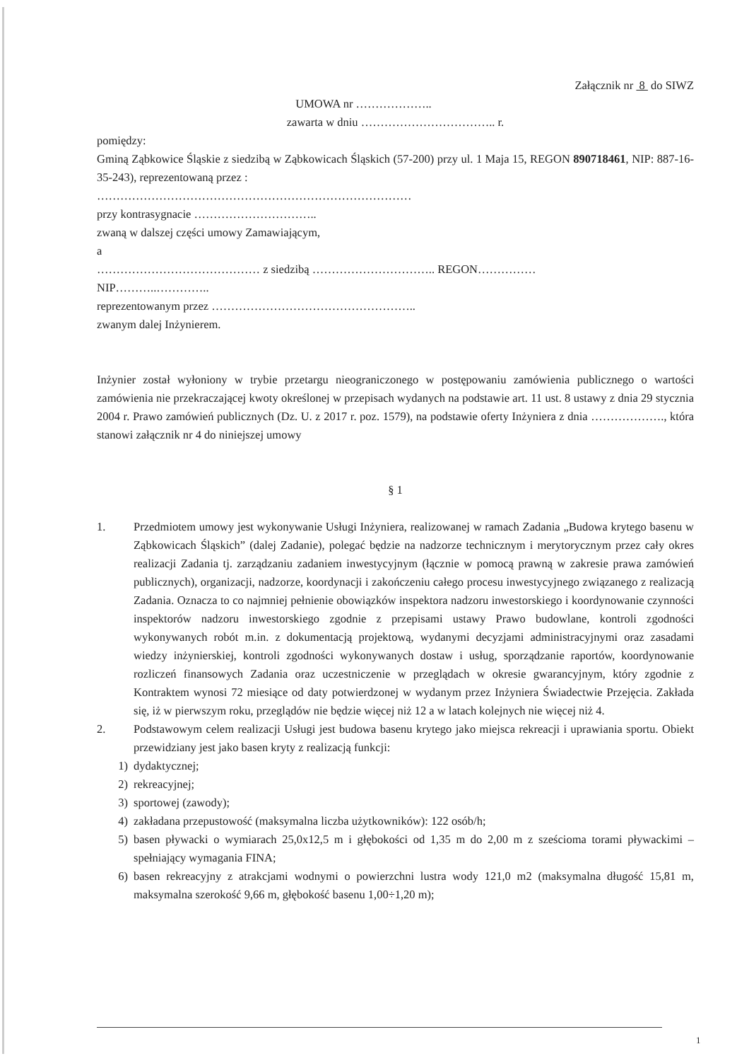Załącznik nr 8 do SIWZ
UMOWA nr ………………..
zawarta w dniu …………………………….. r.
pomiędzy:
Gminą Ząbkowice Śląskie z siedzibą w Ząbkowicach Śląskich (57-200) przy ul. 1 Maja 15, REGON 890718461, NIP: 887-16-35-243), reprezentowaną przez :
………………………………………………………………………
przy kontrasygnacie …………………………..
zwaną w dalszej części umowy Zamawiającym,
a
…………………………………… z siedzibą ………………………….. REGON……………
NIP………..…………..
reprezentowanym przez ……………………………………………..
zwanym dalej Inżynierem.
Inżynier został wyłoniony w trybie przetargu nieograniczonego w postępowaniu zamówienia publicznego o wartości zamówienia nie przekraczającej kwoty określonej w przepisach wydanych na podstawie art. 11 ust. 8 ustawy z dnia 29 stycznia 2004 r. Prawo zamówień publicznych (Dz. U. z 2017 r. poz. 1579), na podstawie oferty Inżyniera z dnia ………………., która stanowi załącznik nr 4 do niniejszej umowy
§ 1
1. Przedmiotem umowy jest wykonywanie Usługi Inżyniera, realizowanej w ramach Zadania „Budowa krytego basenu w Ząbkowicach Śląskich” (dalej Zadanie), polegać będzie na nadzorze technicznym i merytorycznym przez cały okres realizacji Zadania tj. zarządzaniu zadaniem inwestycyjnym (łącznie w pomocą prawną w zakresie prawa zamówień publicznych), organizacji, nadzorze, koordynacji i zakończeniu całego procesu inwestycyjnego związanego z realizacją Zadania. Oznacza to co najmniej pełnienie obowiązków inspektora nadzoru inwestorskiego i koordynowanie czynności inspektorów nadzoru inwestorskiego zgodnie z przepisami ustawy Prawo budowlane, kontroli zgodności wykonywanych robót m.in. z dokumentacją projektową, wydanymi decyzjami administracyjnymi oraz zasadami wiedzy inżynierskiej, kontroli zgodności wykonywanych dostaw i usług, sporządzanie raportów, koordynowanie rozliczeń finansowych Zadania oraz uczestniczenie w przeglądach w okresie gwarancyjnym, który zgodnie z Kontraktem wynosi 72 miesiące od daty potwierdzonej w wydanym przez Inżyniera Świadectwie Przejęcia. Zakłada się, iż w pierwszym roku, przeglądów nie będzie więcej niż 12 a w latach kolejnych nie więcej niż 4.
2. Podstawowym celem realizacji Usługi jest budowa basenu krytego jako miejsca rekreacji i uprawiania sportu. Obiekt przewidziany jest jako basen kryty z realizacją funkcji:
1) dydaktycznej;
2) rekreacyjnej;
3) sportowej (zawody);
4) zakładana przepustowość (maksymalna liczba użytkowników): 122 osób/h;
5) basen pływacki o wymiarach 25,0x12,5 m i głębokości od 1,35 m do 2,00 m z sześcioma torami pływackimi – spełniający wymagania FINA;
6) basen rekreacyjny z atrakcjami wodnymi o powierzchni lustra wody 121,0 m2 (maksymalna długość 15,81 m, maksymalna szerokość 9,66 m, głębokość basenu 1,00÷1,20 m);
1